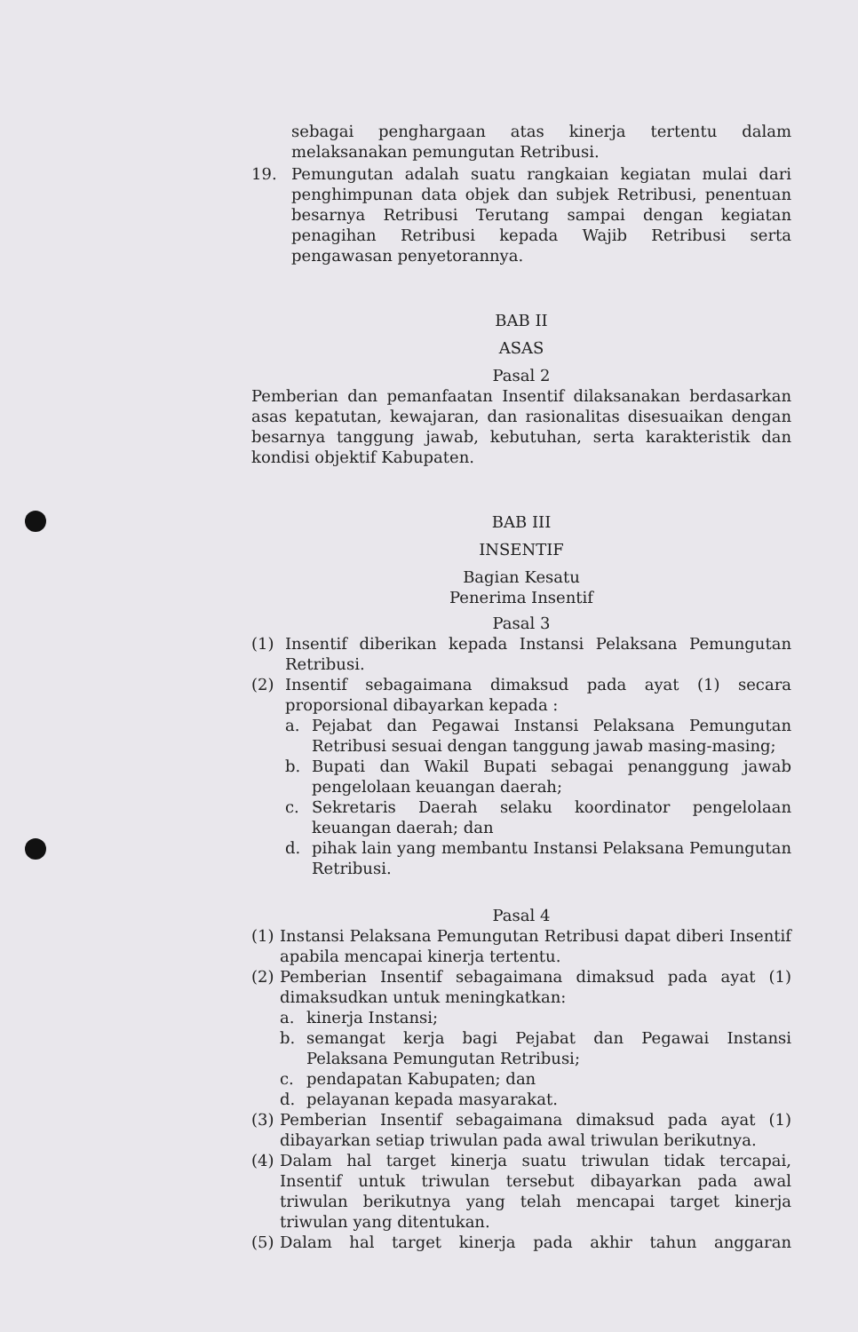sebagai penghargaan atas kinerja tertentu dalam melaksanakan pemungutan Retribusi.
19. Pemungutan adalah suatu rangkaian kegiatan mulai dari penghimpunan data objek dan subjek Retribusi, penentuan besarnya Retribusi Terutang sampai dengan kegiatan penagihan Retribusi kepada Wajib Retribusi serta pengawasan penyetorannya.
BAB II
ASAS
Pasal 2
Pemberian dan pemanfaatan Insentif dilaksanakan berdasarkan asas kepatutan, kewajaran, dan rasionalitas disesuaikan dengan besarnya tanggung jawab, kebutuhan, serta karakteristik dan kondisi objektif Kabupaten.
BAB III
INSENTIF
Bagian Kesatu
Penerima Insentif
Pasal 3
(1) Insentif diberikan kepada Instansi Pelaksana Pemungutan Retribusi.
(2) Insentif sebagaimana dimaksud pada ayat (1) secara proporsional dibayarkan kepada :
a. Pejabat dan Pegawai Instansi Pelaksana Pemungutan Retribusi sesuai dengan tanggung jawab masing-masing;
b. Bupati dan Wakil Bupati sebagai penanggung jawab pengelolaan keuangan daerah;
c. Sekretaris Daerah selaku koordinator pengelolaan keuangan daerah; dan
d. pihak lain yang membantu Instansi Pelaksana Pemungutan Retribusi.
Pasal 4
(1) Instansi Pelaksana Pemungutan Retribusi dapat diberi Insentif apabila mencapai kinerja tertentu.
(2) Pemberian Insentif sebagaimana dimaksud pada ayat (1) dimaksudkan untuk meningkatkan:
a. kinerja Instansi;
b. semangat kerja bagi Pejabat dan Pegawai Instansi Pelaksana Pemungutan Retribusi;
c. pendapatan Kabupaten; dan
d. pelayanan kepada masyarakat.
(3) Pemberian Insentif sebagaimana dimaksud pada ayat (1) dibayarkan setiap triwulan pada awal triwulan berikutnya.
(4) Dalam hal target kinerja suatu triwulan tidak tercapai, Insentif untuk triwulan tersebut dibayarkan pada awal triwulan berikutnya yang telah mencapai target kinerja triwulan yang ditentukan.
(5) Dalam hal target kinerja pada akhir tahun anggaran